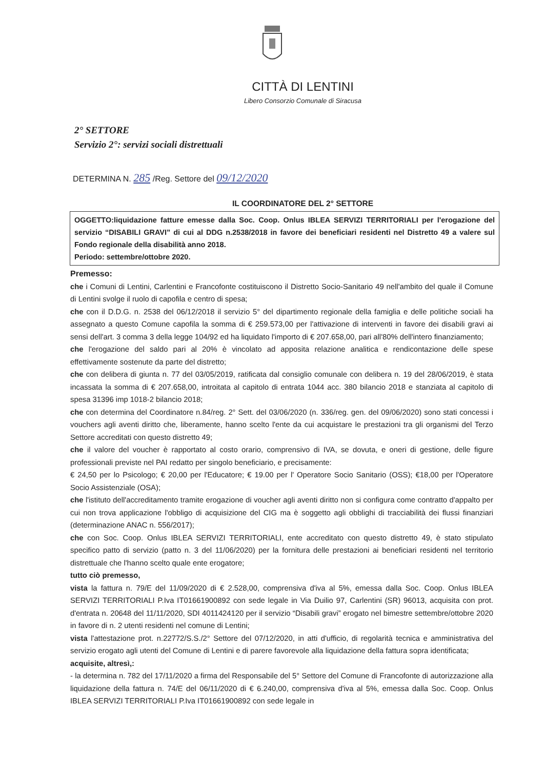CITTÀ DI LENTINI
Libero Consorzio Comunale di Siracusa
2° SETTORE
Servizio 2°: servizi sociali distrettuali
DETERMINA N. 285 /Reg. Settore del 09/12/2020
IL COORDINATORE DEL 2° SETTORE
OGGETTO:liquidazione fatture emesse dalla Soc. Coop. Onlus IBLEA SERVIZI TERRITORIALI per l'erogazione del servizio “DISABILI GRAVI” di cui al DDG n.2538/2018 in favore dei beneficiari residenti nel Distretto 49 a valere sul Fondo regionale della disabilità anno 2018.
Periodo: settembre/ottobre 2020.
Premesso:
che i Comuni di Lentini, Carlentini e Francofonte costituiscono il Distretto Socio-Sanitario 49 nell'ambito del quale il Comune di Lentini svolge il ruolo di capofila e centro di spesa;
che con il D.D.G. n. 2538 del 06/12/2018 il servizio 5° del dipartimento regionale della famiglia e delle politiche sociali ha assegnato a questo Comune capofila la somma di € 259.573,00 per l'attivazione di interventi in favore dei disabili gravi ai sensi dell'art. 3 comma 3 della legge 104/92 ed ha liquidato l'importo di € 207.658,00, pari all'80% dell'intero finanziamento;
che l'erogazione del saldo pari al 20% è vincolato ad apposita relazione analitica e rendicontazione delle spese effettivamente sostenute da parte del distretto;
che con delibera di giunta n. 77 del 03/05/2019, ratificata dal consiglio comunale con delibera n. 19 del 28/06/2019, è stata incassata la somma di € 207.658,00, introitata al capitolo di entrata 1044 acc. 380 bilancio 2018 e stanziata al capitolo di spesa 31396 imp 1018-2 bilancio 2018;
che con determina del Coordinatore n.84/reg. 2° Sett. del 03/06/2020 (n. 336/reg. gen. del 09/06/2020) sono stati concessi i vouchers agli aventi diritto che, liberamente, hanno scelto l'ente da cui acquistare le prestazioni tra gli organismi del Terzo Settore accreditati con questo distretto 49;
che il valore del voucher è rapportato al costo orario, comprensivo di IVA, se dovuta, e oneri di gestione, delle figure professionali previste nel PAI redatto per singolo beneficiario, e precisamente:
€ 24,50 per lo Psicologo; € 20,00 per l'Educatore; € 19.00 per l' Operatore Socio Sanitario (OSS); €18,00 per l'Operatore Socio Assistenziale (OSA);
che l'istituto dell'accreditamento tramite erogazione di voucher agli aventi diritto non si configura come contratto d'appalto per cui non trova applicazione l'obbligo di acquisizione del CIG ma è soggetto agli obblighi di tracciabilità dei flussi finanziari (determinazione ANAC n. 556/2017);
che con Soc. Coop. Onlus IBLEA SERVIZI TERRITORIALI, ente accreditato con questo distretto 49, è stato stipulato specifico patto di servizio (patto n. 3 del 11/06/2020) per la fornitura delle prestazioni ai beneficiari residenti nel territorio distrettuale che l'hanno scelto quale ente erogatore;
tutto ciò premesso,
vista la fattura n. 79/E del 11/09/2020 di € 2.528,00, comprensiva d'iva al 5%, emessa dalla Soc. Coop. Onlus IBLEA SERVIZI TERRITORIALI P.Iva IT01661900892 con sede legale in Via Duilio 97, Carlentini (SR) 96013, acquisita con prot. d'entrata n. 20648 del 11/11/2020, SDI 4011424120 per il servizio “Disabili gravi” erogato nel bimestre settembre/ottobre 2020 in favore di n. 2 utenti residenti nel comune di Lentini;
vista l'attestazione prot. n.22772/S.S./2° Settore del 07/12/2020, in atti d'ufficio, di regolarità tecnica e amministrativa del servizio erogato agli utenti del Comune di Lentini e di parere favorevole alla liquidazione della fattura sopra identificata;
acquisite, altresì,:
- la determina n. 782 del 17/11/2020 a firma del Responsabile del 5° Settore del Comune di Francofonte di autorizzazione alla liquidazione della fattura n. 74/E del 06/11/2020 di € 6.240,00, comprensiva d'iva al 5%, emessa dalla Soc. Coop. Onlus IBLEA SERVIZI TERRITORIALI P.Iva IT01661900892 con sede legale in